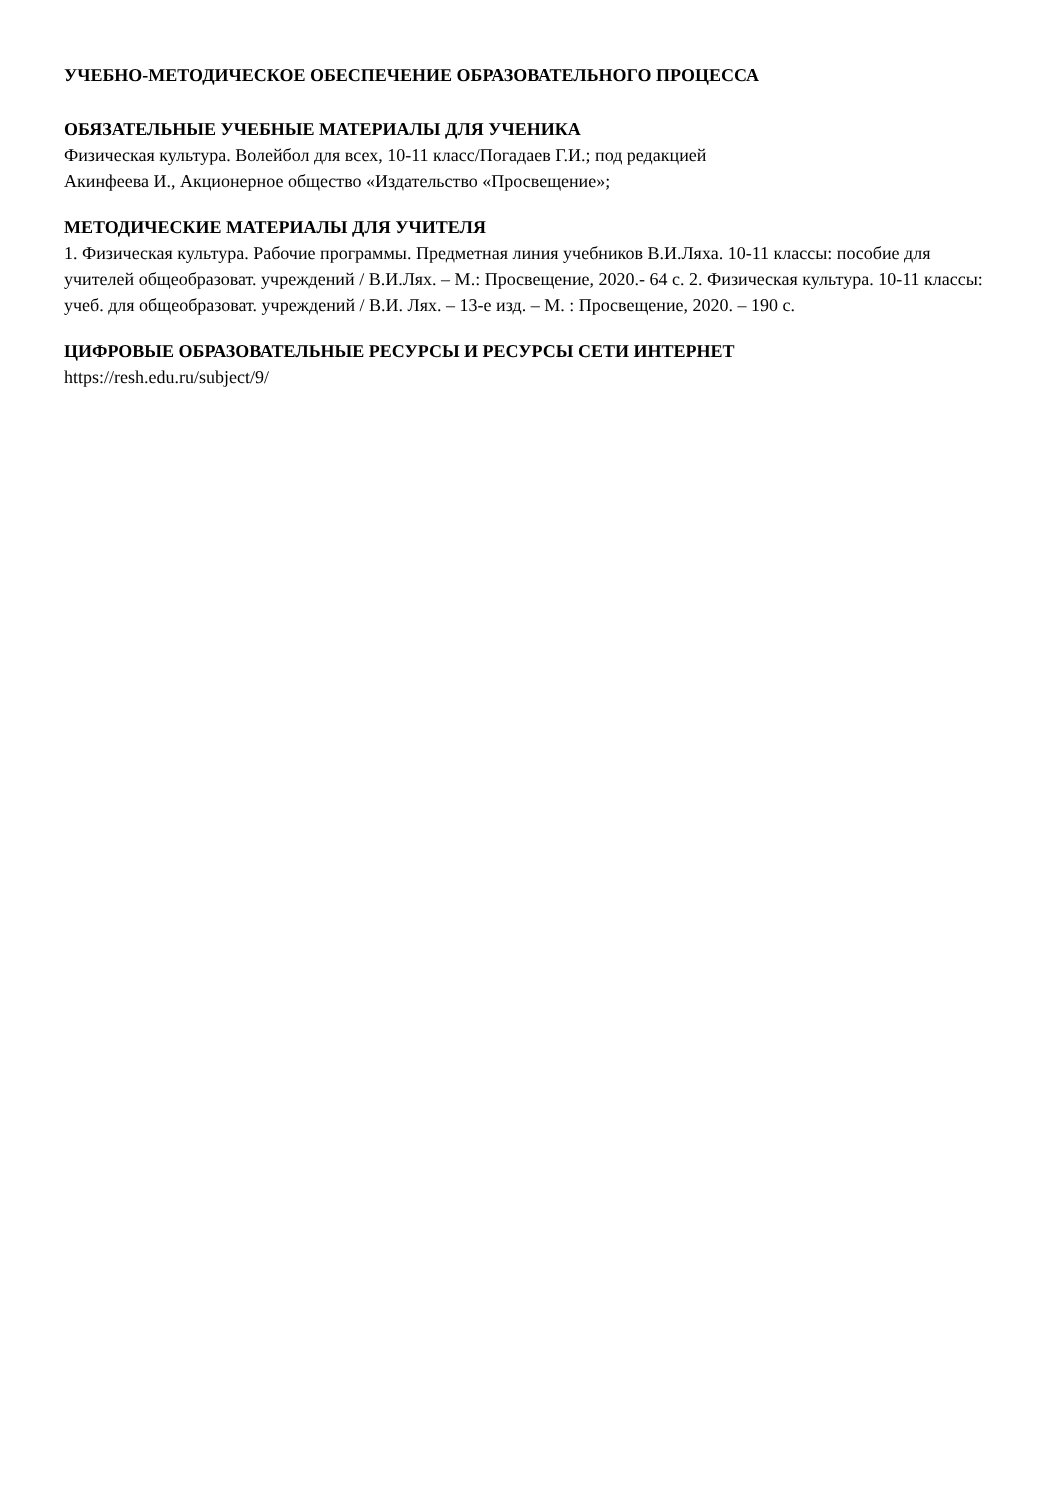УЧЕБНО-МЕТОДИЧЕСКОЕ ОБЕСПЕЧЕНИЕ ОБРАЗОВАТЕЛЬНОГО ПРОЦЕССА
ОБЯЗАТЕЛЬНЫЕ УЧЕБНЫЕ МАТЕРИАЛЫ ДЛЯ УЧЕНИКА
Физическая культура. Волейбол для всех, 10-11 класс/Погадаев Г.И.; под редакцией
Акинфеева И., Акционерное общество «Издательство «Просвещение»;
МЕТОДИЧЕСКИЕ МАТЕРИАЛЫ ДЛЯ УЧИТЕЛЯ
1. Физическая культура. Рабочие программы. Предметная линия учебников В.И.Ляха. 10-11 классы: пособие для учителей общеобразоват. учреждений / В.И.Лях. – М.: Просвещение, 2020.- 64 с. 2. Физическая культура. 10-11 классы: учеб. для общеобразоват. учреждений / В.И. Лях. – 13-е изд. – М. : Просвещение, 2020. – 190 с.
ЦИФРОВЫЕ ОБРАЗОВАТЕЛЬНЫЕ РЕСУРСЫ И РЕСУРСЫ СЕТИ ИНТЕРНЕТ
https://resh.edu.ru/subject/9/